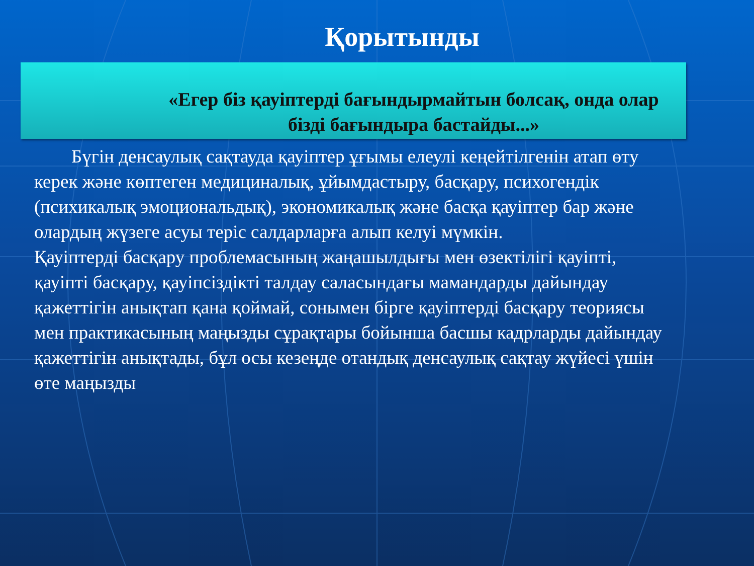Қорытынды
«Егер біз қауіптерді бағындырмайтын болсақ, онда олар
бізді бағындыра бастайды...»
  Бүгін денсаулық сақтауда қауіптер ұғымы елеулі кеңейтілгенін атап өту керек және көптеген медициналық, ұйымдастыру, басқару, психогендік (психикалық эмоциональдық), экономикалық және басқа қауіптер бар және олардың жүзеге асуы теріс салдарларға алып келуі мүмкін.
Қауіптерді басқару проблемасының жаңашылдығы мен өзектілігі қауіпті, қауіпті басқару, қауіпсіздікті талдау саласындағы мамандарды дайындау қажеттігін анықтап қана қоймай, сонымен бірге қауіптерді басқару теориясы мен практикасының маңызды сұрақтары бойынша басшы кадрларды дайындау қажеттігін анықтады, бұл осы кезеңде отандық денсаулық сақтау жүйесі үшін өте маңызды